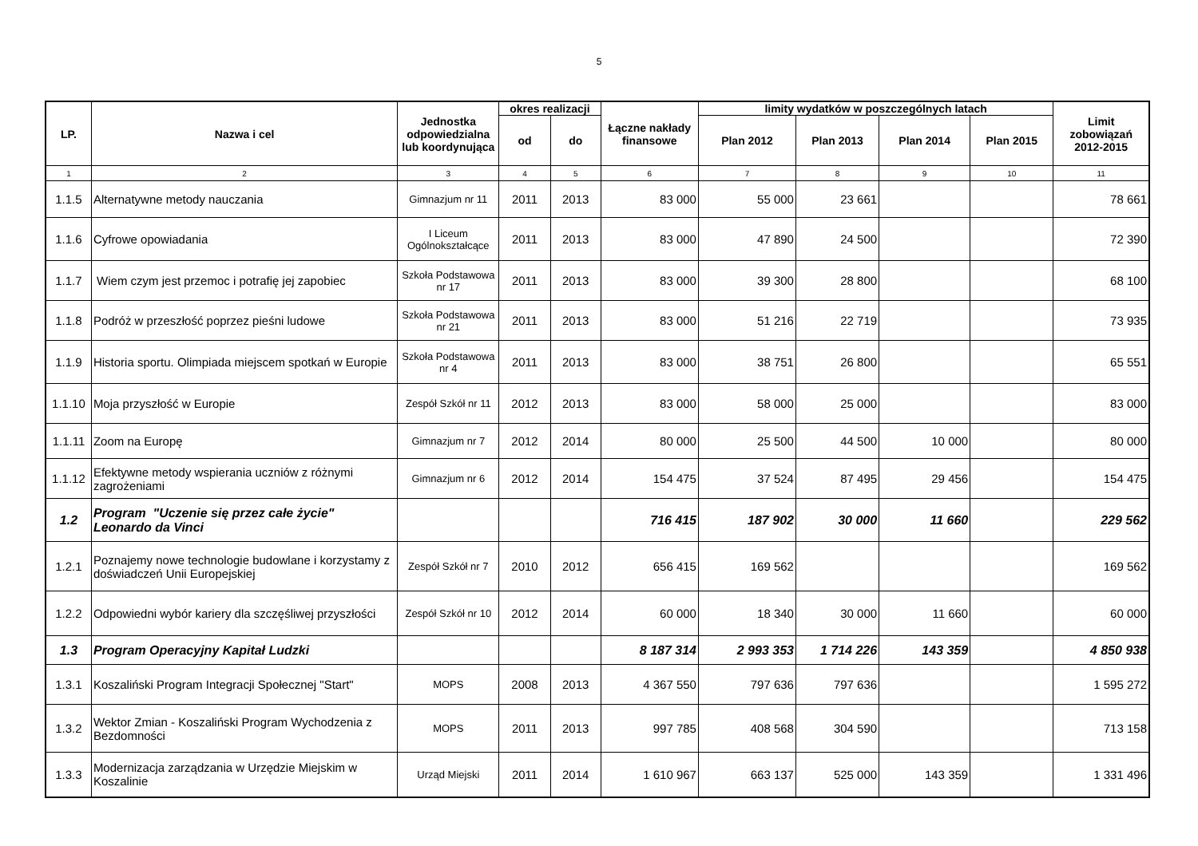5
| LP. | Nazwa i cel | Jednostka odpowiedzialna lub koordynująca | okres realizacji | | Łączne nakłady finansowe | limity wydatków w poszczególnych latach | | | | Limit zobowiązań 2012-2015 |
| --- | --- | --- | --- | --- | --- | --- | --- | --- | --- | --- |
| | | | od | do | | Plan 2012 | Plan 2013 | Plan 2014 | Plan 2015 | |
| 1 | 2 | 3 | 4 | 5 | 6 | 7 | 8 | 9 | 10 | 11 |
| 1.1.5 | Alternatywne metody nauczania | Gimnazjum nr 11 | 2011 | 2013 | 83 000 | 55 000 | 23 661 | | | 78 661 |
| 1.1.6 | Cyfrowe opowiadania | I Liceum Ogólnokształcące | 2011 | 2013 | 83 000 | 47 890 | 24 500 | | | 72 390 |
| 1.1.7 | Wiem czym jest przemoc i potrafię jej zapobiec | Szkoła Podstawowa nr 17 | 2011 | 2013 | 83 000 | 39 300 | 28 800 | | | 68 100 |
| 1.1.8 | Podróż w przeszłość poprzez pieśni ludowe | Szkoła Podstawowa nr 21 | 2011 | 2013 | 83 000 | 51 216 | 22 719 | | | 73 935 |
| 1.1.9 | Historia sportu. Olimpiada miejscem spotkań w Europie | Szkoła Podstawowa nr 4 | 2011 | 2013 | 83 000 | 38 751 | 26 800 | | | 65 551 |
| 1.1.10 | Moja przyszłość w Europie | Zespół Szkół nr 11 | 2012 | 2013 | 83 000 | 58 000 | 25 000 | | | 83 000 |
| 1.1.11 | Zoom na Europę | Gimnazjum nr 7 | 2012 | 2014 | 80 000 | 25 500 | 44 500 | 10 000 | | 80 000 |
| 1.1.12 | Efektywne metody wspierania uczniów z różnymi zagrożeniami | Gimnazjum nr 6 | 2012 | 2014 | 154 475 | 37 524 | 87 495 | 29 456 | | 154 475 |
| 1.2 | Program "Uczenie się przez całe życie" Leonardo da Vinci | | | | 716 415 | 187 902 | 30 000 | 11 660 | | 229 562 |
| 1.2.1 | Poznajemy nowe technologie budowlane i korzystamy z doświadczeń Unii Europejskiej | Zespół Szkół nr 7 | 2010 | 2012 | 656 415 | 169 562 | | | | 169 562 |
| 1.2.2 | Odpowiedni wybór kariery dla szczęśliwej przyszłości | Zespół Szkół nr 10 | 2012 | 2014 | 60 000 | 18 340 | 30 000 | 11 660 | | 60 000 |
| 1.3 | Program Operacyjny Kapitał Ludzki | | | | 8 187 314 | 2 993 353 | 1 714 226 | 143 359 | | 4 850 938 |
| 1.3.1 | Koszaliński Program Integracji Społecznej "Start" | MOPS | 2008 | 2013 | 4 367 550 | 797 636 | 797 636 | | | 1 595 272 |
| 1.3.2 | Wektor Zmian - Koszaliński Program Wychodzenia z Bezdomności | MOPS | 2011 | 2013 | 997 785 | 408 568 | 304 590 | | | 713 158 |
| 1.3.3 | Modernizacja zarządzania w Urzędzie Miejskim w Koszalinie | Urząd Miejski | 2011 | 2014 | 1 610 967 | 663 137 | 525 000 | 143 359 | | 1 331 496 |